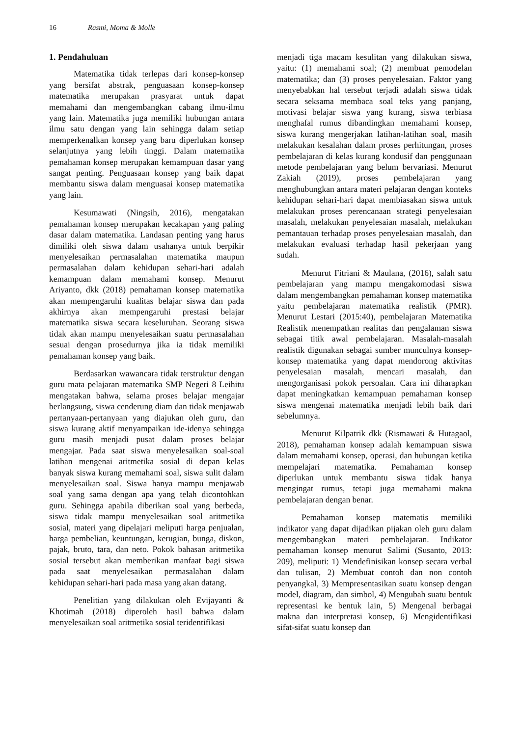16 Rasmi, Moma & Molle
1. Pendahuluan
Matematika tidak terlepas dari konsep-konsep yang bersifat abstrak, penguasaan konsep-konsep matematika merupakan prasyarat untuk dapat memahami dan mengembangkan cabang ilmu-ilmu yang lain. Matematika juga memiliki hubungan antara ilmu satu dengan yang lain sehingga dalam setiap memperkenalkan konsep yang baru diperlukan konsep selanjutnya yang lebih tinggi. Dalam matematika pemahaman konsep merupakan kemampuan dasar yang sangat penting. Penguasaan konsep yang baik dapat membantu siswa dalam menguasai konsep matematika yang lain.
Kesumawati (Ningsih, 2016), mengatakan pemahaman konsep merupakan kecakapan yang paling dasar dalam matematika. Landasan penting yang harus dimiliki oleh siswa dalam usahanya untuk berpikir menyelesaikan permasalahan matematika maupun permasalahan dalam kehidupan sehari-hari adalah kemampuan dalam memahami konsep. Menurut Ariyanto, dkk (2018) pemahaman konsep matematika akan mempengaruhi kualitas belajar siswa dan pada akhirnya akan mempengaruhi prestasi belajar matematika siswa secara keseluruhan. Seorang siswa tidak akan mampu menyelesaikan suatu permasalahan sesuai dengan prosedurnya jika ia tidak memiliki pemahaman konsep yang baik.
Berdasarkan wawancara tidak terstruktur dengan guru mata pelajaran matematika SMP Negeri 8 Leihitu mengatakan bahwa, selama proses belajar mengajar berlangsung, siswa cenderung diam dan tidak menjawab pertanyaan-pertanyaan yang diajukan oleh guru, dan siswa kurang aktif menyampaikan ide-idenya sehingga guru masih menjadi pusat dalam proses belajar mengajar. Pada saat siswa menyelesaikan soal-soal latihan mengenai aritmetika sosial di depan kelas banyak siswa kurang memahami soal, siswa sulit dalam menyelesaikan soal. Siswa hanya mampu menjawab soal yang sama dengan apa yang telah dicontohkan guru. Sehingga apabila diberikan soal yang berbeda, siswa tidak mampu menyelesaikan soal aritmetika sosial, materi yang dipelajari meliputi harga penjualan, harga pembelian, keuntungan, kerugian, bunga, diskon, pajak, bruto, tara, dan neto. Pokok bahasan aritmetika sosial tersebut akan memberikan manfaat bagi siswa pada saat menyelesaikan permasalahan dalam kehidupan sehari-hari pada masa yang akan datang.
Penelitian yang dilakukan oleh Evijayanti & Khotimah (2018) diperoleh hasil bahwa dalam menyelesaikan soal aritmetika sosial teridentifikasi
menjadi tiga macam kesulitan yang dilakukan siswa, yaitu: (1) memahami soal; (2) membuat pemodelan matematika; dan (3) proses penyelesaian. Faktor yang menyebabkan hal tersebut terjadi adalah siswa tidak secara seksama membaca soal teks yang panjang, motivasi belajar siswa yang kurang, siswa terbiasa menghafal rumus dibandingkan memahami konsep, siswa kurang mengerjakan latihan-latihan soal, masih melakukan kesalahan dalam proses perhitungan, proses pembelajaran di kelas kurang kondusif dan penggunaan metode pembelajaran yang belum bervariasi. Menurut Zakiah (2019), proses pembelajaran yang menghubungkan antara materi pelajaran dengan konteks kehidupan sehari-hari dapat membiasakan siswa untuk melakukan proses perencanaan strategi penyelesaian masalah, melakukan penyelesaian masalah, melakukan pemantauan terhadap proses penyelesaian masalah, dan melakukan evaluasi terhadap hasil pekerjaan yang sudah.
Menurut Fitriani & Maulana, (2016), salah satu pembelajaran yang mampu mengakomodasi siswa dalam mengembangkan pemahaman konsep matematika yaitu pembelajaran matematika realistik (PMR). Menurut Lestari (2015:40), pembelajaran Matematika Realistik menempatkan realitas dan pengalaman siswa sebagai titik awal pembelajaran. Masalah-masalah realistik digunakan sebagai sumber munculnya konsep-konsep matematika yang dapat mendorong aktivitas penyelesaian masalah, mencari masalah, dan mengorganisasi pokok persoalan. Cara ini diharapkan dapat meningkatkan kemampuan pemahaman konsep siswa mengenai matematika menjadi lebih baik dari sebelumnya.
Menurut Kilpatrik dkk (Rismawati & Hutagaol, 2018), pemahaman konsep adalah kemampuan siswa dalam memahami konsep, operasi, dan hubungan ketika mempelajari matematika. Pemahaman konsep diperlukan untuk membantu siswa tidak hanya mengingat rumus, tetapi juga memahami makna pembelajaran dengan benar.
Pemahaman konsep matematis memiliki indikator yang dapat dijadikan pijakan oleh guru dalam mengembangkan materi pembelajaran. Indikator pemahaman konsep menurut Salimi (Susanto, 2013: 209), meliputi: 1) Mendefinisikan konsep secara verbal dan tulisan, 2) Membuat contoh dan non contoh penyangkal, 3) Mempresentasikan suatu konsep dengan model, diagram, dan simbol, 4) Mengubah suatu bentuk representasi ke bentuk lain, 5) Mengenal berbagai makna dan interpretasi konsep, 6) Mengidentifikasi sifat-sifat suatu konsep dan